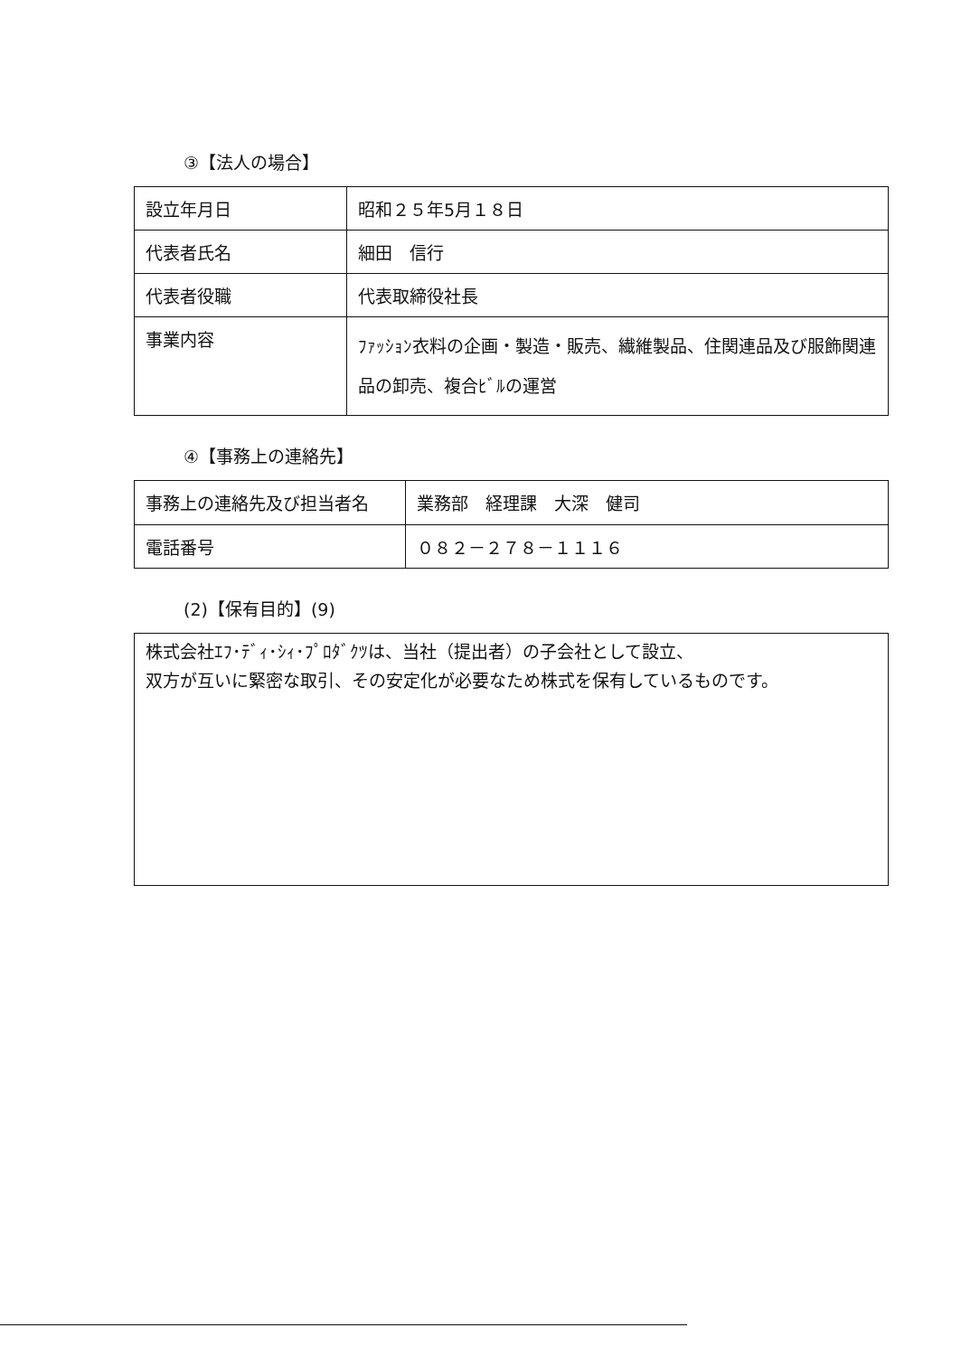③【法人の場合】
| 設立年月日 | 昭和２５年5月１８日 |
| 代表者氏名 | 細田 信行 |
| 代表者役職 | 代表取締役社長 |
| 事業内容 | ﾌｧｯｼｮﾝ衣料の企画・製造・販売、繊維製品、住関連品及び服飾関連品の卸売、複合ﾋﾞﾙの運営 |
④【事務上の連絡先】
| 事務上の連絡先及び担当者名 | 業務部 経理課 大深 健司 |
| 電話番号 | ０８２－２７８－１１１６ |
(2)【保有目的】(9)
株式会社ｴﾌ･ﾃﾞｨ･ｼｨ･ﾌﾟﾛﾀﾞｸﾂは、当社（提出者）の子会社として設立、
双方が互いに緊密な取引、その安定化が必要なため株式を保有しているものです。